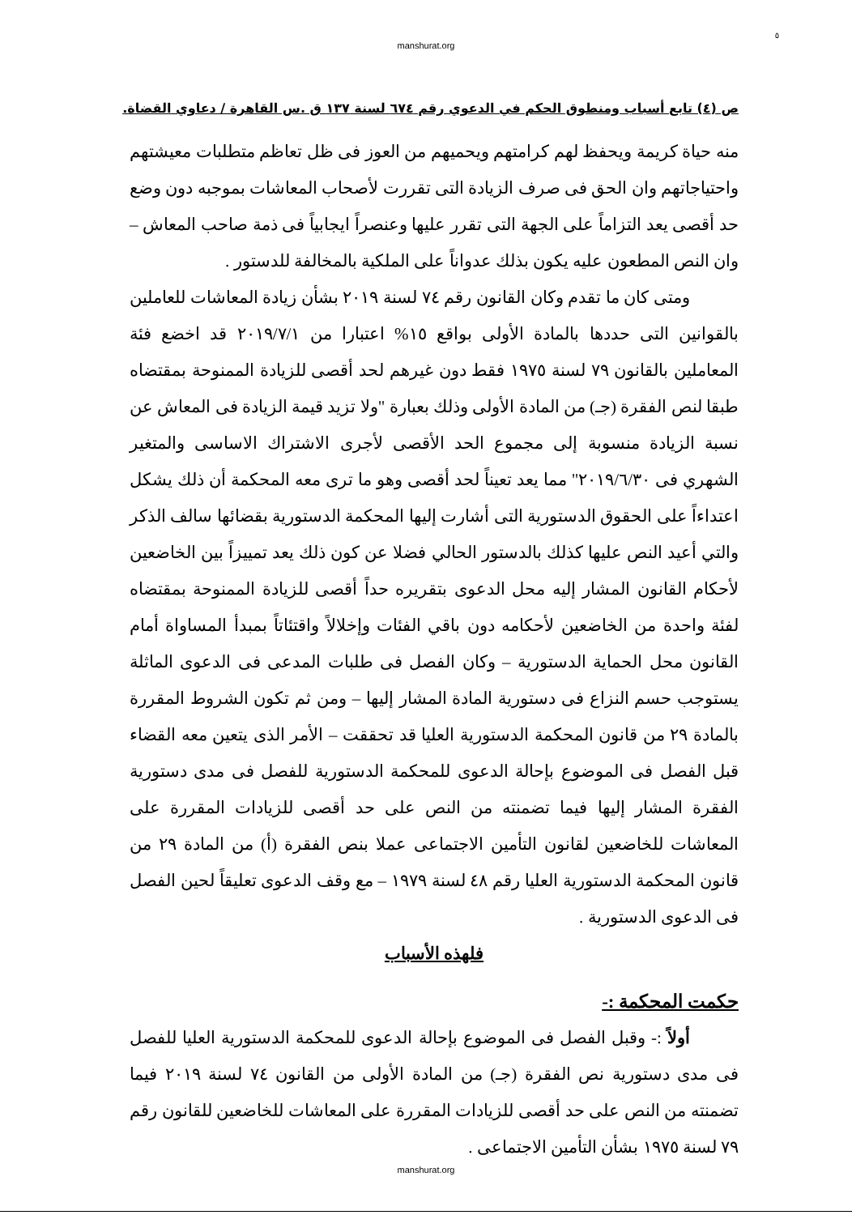٥
manshurat.org
ص (٤) تابع أسباب ومنطوق الحكم في الدعوي رقم ٦٧٤ لسنة ١٣٧ ق .س القاهرة / دعاوي القضاة.
منه حياة كريمة ويحفظ لهم كرامتهم ويحميهم من العوز فى ظل تعاظم متطلبات معيشتهم واحتياجاتهم وان الحق فى صرف الزيادة التى تقررت لأصحاب المعاشات بموجبه دون وضع حد أقصى يعد التزاماً على الجهة التى تقرر عليها وعنصراً ايجابياً فى ذمة صاحب المعاش – وان النص المطعون عليه يكون بذلك عدواناً على الملكية بالمخالفة للدستور .
ومتى كان ما تقدم وكان القانون رقم ٧٤ لسنة ٢٠١٩ بشأن زيادة المعاشات للعاملين بالقوانين التى حددها بالمادة الأولى بواقع ١٥% اعتبارا من ٢٠١٩/٧/١ قد اخضع فئة المعاملين بالقانون ٧٩ لسنة ١٩٧٥ فقط دون غيرهم لحد أقصى للزيادة الممنوحة بمقتضاه طبقا لنص الفقرة (جـ) من المادة الأولى وذلك بعبارة "ولا تزيد قيمة الزيادة فى المعاش عن نسبة الزيادة منسوبة إلى مجموع الحد الأقصى لأجرى الاشتراك الاساسى والمتغير الشهري فى ٢٠١٩/٦/٣٠" مما يعد تعيناً لحد أقصى وهو ما ترى معه المحكمة أن ذلك يشكل اعتداءاً على الحقوق الدستورية التى أشارت إليها المحكمة الدستورية بقضائها سالف الذكر والتي أعيد النص عليها كذلك بالدستور الحالي فضلا عن كون ذلك يعد تمييزاً بين الخاضعين لأحكام القانون المشار إليه محل الدعوى بتقريره حداً أقصى للزيادة الممنوحة بمقتضاه لفئة واحدة من الخاضعين لأحكامه دون باقي الفئات وإخلالاً واقتئاتاً بمبدأ المساواة أمام القانون محل الحماية الدستورية – وكان الفصل فى طلبات المدعى فى الدعوى الماثلة يستوجب حسم النزاع فى دستورية المادة المشار إليها – ومن ثم تكون الشروط المقررة بالمادة ٢٩ من قانون المحكمة الدستورية العليا قد تحققت – الأمر الذى يتعين معه القضاء قبل الفصل فى الموضوع بإحالة الدعوى للمحكمة الدستورية للفصل فى مدى دستورية الفقرة المشار إليها فيما تضمنته من النص على حد أقصى للزيادات المقررة على المعاشات للخاضعين لقانون التأمين الاجتماعى عملا بنص الفقرة (أ) من المادة ٢٩ من قانون المحكمة الدستورية العليا رقم ٤٨ لسنة ١٩٧٩ – مع وقف الدعوى تعليقاً لحين الفصل فى الدعوى الدستورية .
فلهذه الأسباب
حكمت المحكمة :-
أولاً :- وقبل الفصل فى الموضوع بإحالة الدعوى للمحكمة الدستورية العليا للفصل فى مدى دستورية نص الفقرة (جـ) من المادة الأولى من القانون ٧٤ لسنة ٢٠١٩ فيما تضمنته من النص على حد أقصى للزيادات المقررة على المعاشات للخاضعين للقانون رقم ٧٩ لسنة ١٩٧٥ بشأن التأمين الاجتماعى .
manshurat.org